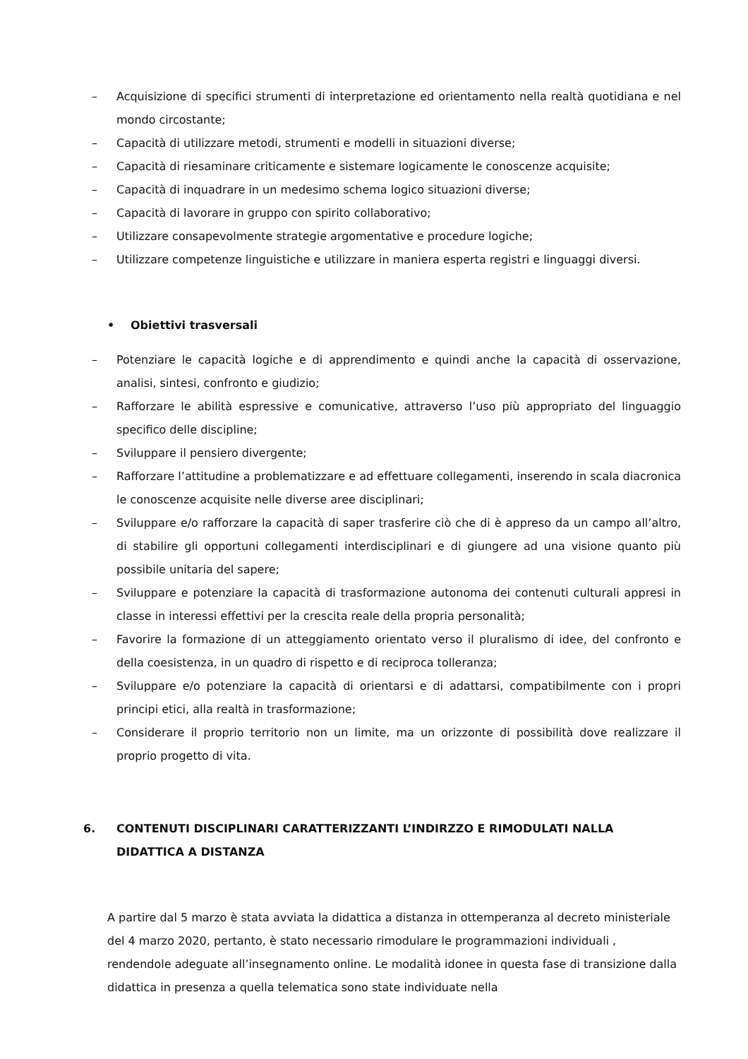– Acquisizione di specifici strumenti di interpretazione ed orientamento nella realtà quotidiana e nel mondo circostante;
– Capacità di utilizzare metodi, strumenti e modelli in situazioni diverse;
– Capacità di riesaminare criticamente e sistemare logicamente le conoscenze acquisite;
– Capacità di inquadrare in un medesimo schema logico situazioni diverse;
– Capacità di lavorare in gruppo con spirito collaborativo;
– Utilizzare consapevolmente strategie argomentative e procedure logiche;
– Utilizzare competenze linguistiche e utilizzare in maniera esperta registri e linguaggi diversi.
• Obiettivi trasversali
– Potenziare le capacità logiche e di apprendimento e quindi anche la capacità di osservazione, analisi, sintesi, confronto e giudizio;
– Rafforzare le abilità espressive e comunicative, attraverso l’uso più appropriato del linguaggio specifico delle discipline;
– Sviluppare il pensiero divergente;
– Rafforzare l’attitudine a problematizzare e ad effettuare collegamenti, inserendo in scala diacronica le conoscenze acquisite nelle diverse aree disciplinari;
– Sviluppare e/o rafforzare la capacità di saper trasferire ciò che di è appreso da un campo all’altro, di stabilire gli opportuni collegamenti interdisciplinari e di giungere ad una visione quanto più possibile unitaria del sapere;
– Sviluppare e potenziare la capacità di trasformazione autonoma dei contenuti culturali appresi in classe in interessi effettivi per la crescita reale della propria personalità;
– Favorire la formazione di un atteggiamento orientato verso il pluralismo di idee, del confronto e della coesistenza, in un quadro di rispetto e di reciproca tolleranza;
– Sviluppare e/o potenziare la capacità di orientarsi e di adattarsi, compatibilmente con i propri principi etici, alla realtà in trasformazione;
– Considerare il proprio territorio non un limite, ma un orizzonte di possibilità dove realizzare il proprio progetto di vita.
6. CONTENUTI DISCIPLINARI CARATTERIZZANTI L’INDIRZZO E RIMODULATI NALLA DIDATTICA A DISTANZA
A partire dal 5 marzo è stata avviata la didattica a distanza in ottemperanza al decreto ministeriale del 4 marzo 2020, pertanto, è stato necessario rimodulare le programmazioni individuali , rendendole adeguate all’insegnamento online. Le modalità idonee in questa fase di transizione dalla didattica in presenza a quella telematica sono state individuate nella